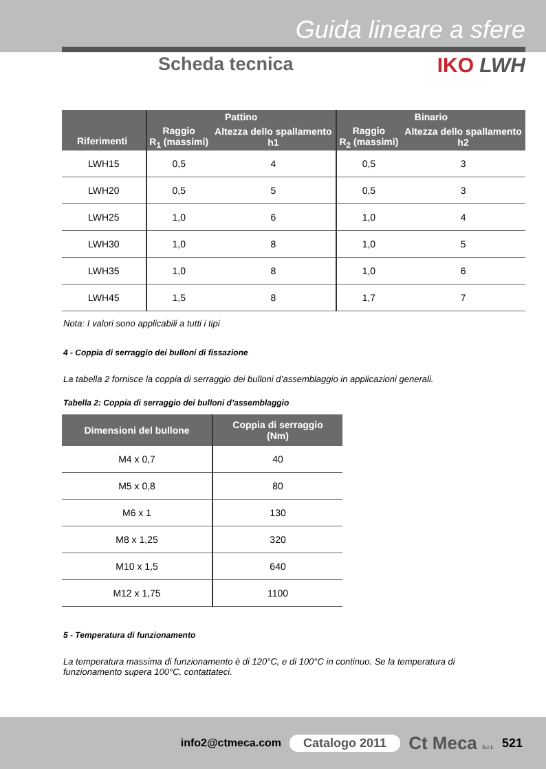Guida lineare a sfere
Scheda tecnica IKO LWH
| Riferimenti | Pattino | | Binario | |
| --- | --- | --- | --- | --- |
| | Raggio R<sub>1</sub> (massimi) | Altezza dello spallamento h1 | Raggio R<sub>2</sub> (massimi) | Altezza dello spallamento h2 |
| LWH15 | 0,5 | 4 | 0,5 | 3 |
| LWH20 | 0,5 | 5 | 0,5 | 3 |
| LWH25 | 1,0 | 6 | 1,0 | 4 |
| LWH30 | 1,0 | 8 | 1,0 | 5 |
| LWH35 | 1,0 | 8 | 1,0 | 6 |
| LWH45 | 1,5 | 8 | 1,7 | 7 |
Nota: I valori sono applicabili a tutti i tipi
4 - Coppia di serraggio dei bulloni di fissazione
La tabella 2 fornisce la coppia di serraggio dei bulloni d’assemblaggio in applicazioni generali.
Tabella 2: Coppia di serraggio dei bulloni d’assemblaggio
| Dimensioni del bullone | Coppia di serraggio (Nm) |
| --- | --- |
| M4 x 0,7 | 40 |
| M5 x 0,8 | 80 |
| M6 x 1 | 130 |
| M8 x 1,25 | 320 |
| M10 x 1,5 | 640 |
| M12 x 1,75 | 1100 |
5 - Temperatura di funzionamento
La temperatura massima di funzionamento è di 120°C, e di 100°C in continuo. Se la temperatura di funzionamento supera 100°C, contattateci.
info2@ctmeca.com Catalogo 2011 Ct Meca S.r.l. 521